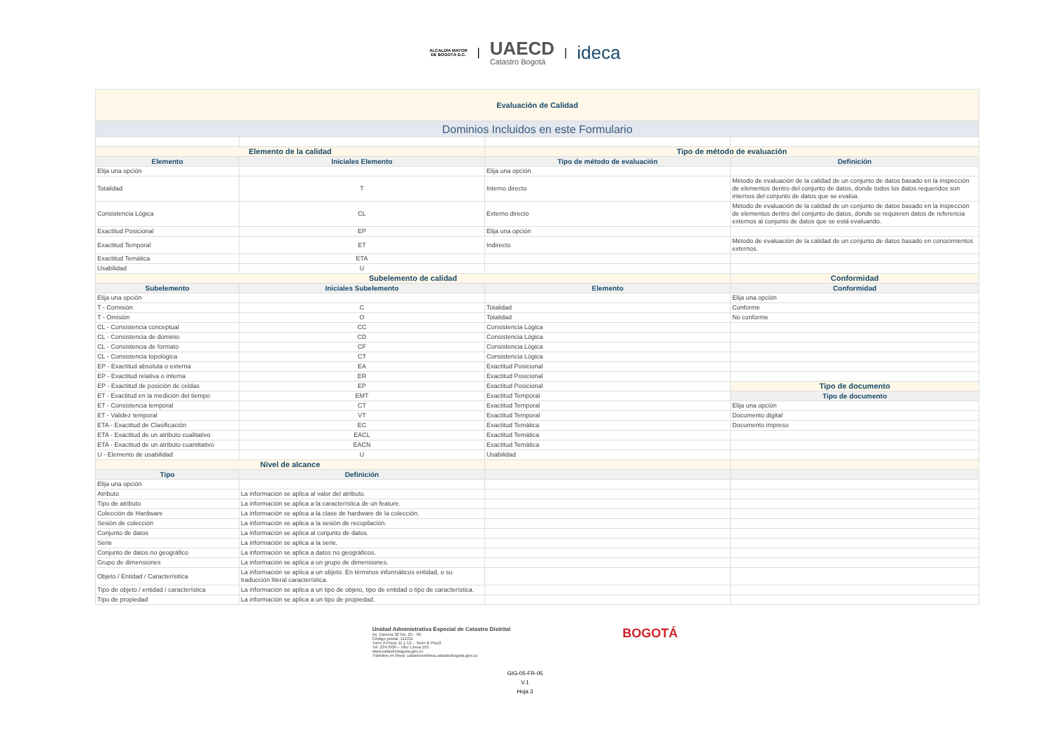ALCALDÍA MAYOR
DE BOGOTÁ D.C.
|
UAECD
Catastro Bogotá
|
ideca
| Evaluación de Calidad | | | |
| Dominios Incluidos en este Formulario | | | |
| Elemento de la calidad | | Tipo de método de evaluación | |
| Elemento | Iniciales Elemento | Tipo de método de evaluación | Definición |
| Elija una opción | | Elija una opción | |
| Totalidad | T | Interno directo | Método de evaluación de la calidad de un conjunto de datos basado en la inspección de elementos dentro del conjunto de datos, donde todos los datos requeridos son internos del conjunto de datos que se evalúa. |
| Consistencia Lógica | CL | Externo directo | Método de evaluación de la calidad de un conjunto de datos basado en la inspección de elementos dentro del conjunto de datos, donde se requieren datos de referencia externos al conjunto de datos que se está evaluando. |
| Exactitud Posicional | EP | Elija una opción | |
| Exactitud Temporal | ET | Indirecto | Método de evaluación de la calidad de un conjunto de datos basado en conocimientos externos. |
| Exactitud Temática | ETA | | |
| Usabilidad | U | | |
| Subelemento de calidad | | | Conformidad |
| Subelemento | Iniciales Subelemento | Elemento | Conformidad |
| Elija una opción | | | Elija una opción |
| T - Comisión | C | Totalidad | Conforme |
| T - Omisión | O | Totalidad | No conforme |
| CL - Consistencia conceptual | CC | Consistencia Lógica | |
| CL - Consistencia de dominio | CD | Consistencia Lógica | |
| CL - Consistencia de formato | CF | Consistencia Lógica | |
| CL - Consistencia topológica | CT | Consistencia Lógica | |
| EP - Exactitud absoluta o externa | EA | Exactitud Posicional | |
| EP - Exactitud relativa o interna | ER | Exactitud Posicional | |
| EP - Exactitud de posición de celdas | EP | Exactitud Posicional | Tipo de documento |
| ET - Exactitud en la medición del tiempo | EMT | Exactitud Temporal | Tipo de documento |
| ET - Consistencia temporal | CT | Exactitud Temporal | Elija una opción |
| ET - Validez temporal | VT | Exactitud Temporal | Documento digital |
| ETA - Exactitud de Clasificación | EC | Exactitud Temática | Documento impreso |
| ETA - Exactitud de un atributo cualitativo | EACL | Exactitud Temática | |
| ETA - Exactitud de un atributo cuantitativo | EACN | Exactitud Temática | |
| U - Elemento de usabilidad | U | Usabilidad | |
| Nivel de alcance | | | |
| Tipo | Definición | | |
| Elija una opción | | | |
| Atributo | La información se aplica al valor del atributo. | | |
| Tipo de atributo | La información se aplica a la característica de un feature. | | |
| Colección de Hardware | La información se aplica a la clase de hardware de la colección. | | |
| Sesión de colección | La información se aplica a la sesión de recopilación. | | |
| Conjunto de datos | La información se aplica al conjunto de datos. | | |
| Serie | La información se aplica a la serie. | | |
| Conjunto de datos no geográfico | La información se aplica a datos no geográficos. | | |
| Grupo de dimensiones | La información se aplica a un grupo de dimensiones. | | |
| Objeto / Entidad / Caracterísitica | La información se aplica a un objeto. En términos informáticos entidad, o su traducción literal característica. | | |
| Tipo de objeto / entidad / característica | La información se aplica a un tipo de objeto, tipo de entidad o tipo de característica. | | |
| Tipo de propiedad | La información se aplica a un tipo de propiedad. | | |
Unidad Administrativa Especial de Catastro Distrital
Av. Carrera 30 No. 25 - 90
Código postal: 111311
Torre A Pisos 11 y 12 – Torre B Piso2
Tel: 2347600 – Info: Línea 195
www.catastrobogota.gov.co
Trámites en línea: catastroenlinea.catastrobogota.gov.co
BOGOTÁ
GIG-05-FR-05
V.1
Hoja 3